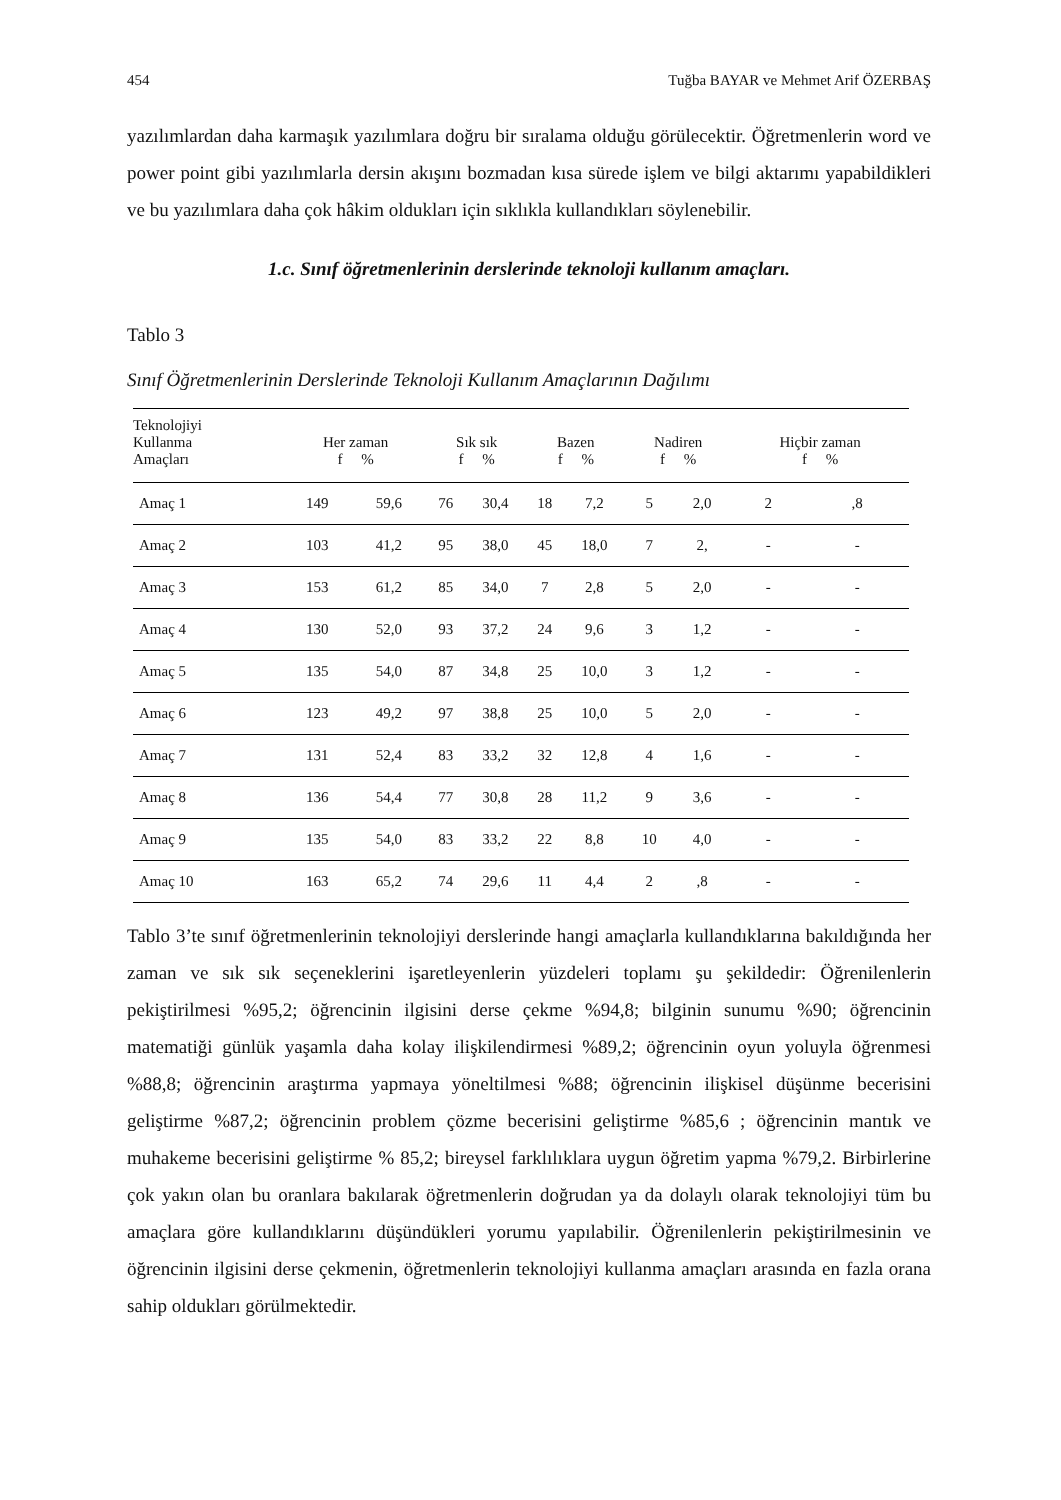454 Tuğba BAYAR ve Mehmet Arif ÖZERBAŞ
yazılımlardan daha karmaşık yazılımlara doğru bir sıralama olduğu görülecektir. Öğretmenlerin word ve power point gibi yazılımlarla dersin akışını bozmadan kısa sürede işlem ve bilgi aktarımı yapabildikleri ve bu yazılımlara daha çok hâkim oldukları için sıklıkla kullandıkları söylenebilir.
1.c. Sınıf öğretmenlerinin derslerinde teknoloji kullanım amaçları.
Tablo 3
Sınıf Öğretmenlerinin Derslerinde Teknoloji Kullanım Amaçlarının Dağılımı
| Teknolojiyi Kullanma Amaçları | Her zaman f % | | Sık sık f % | | Bazen f % | | Nadiren f % | | Hiçbir zaman f % | |
| --- | --- | --- | --- | --- | --- | --- | --- | --- | --- | --- |
| Amaç 1 | 149 | 59,6 | 76 | 30,4 | 18 | 7,2 | 5 | 2,0 | 2 | ,8 |
| Amaç 2 | 103 | 41,2 | 95 | 38,0 | 45 | 18,0 | 7 | 2, | - | - |
| Amaç 3 | 153 | 61,2 | 85 | 34,0 | 7 | 2,8 | 5 | 2,0 | - | - |
| Amaç 4 | 130 | 52,0 | 93 | 37,2 | 24 | 9,6 | 3 | 1,2 | - | - |
| Amaç 5 | 135 | 54,0 | 87 | 34,8 | 25 | 10,0 | 3 | 1,2 | - | - |
| Amaç 6 | 123 | 49,2 | 97 | 38,8 | 25 | 10,0 | 5 | 2,0 | - | - |
| Amaç 7 | 131 | 52,4 | 83 | 33,2 | 32 | 12,8 | 4 | 1,6 | - | - |
| Amaç 8 | 136 | 54,4 | 77 | 30,8 | 28 | 11,2 | 9 | 3,6 | - | - |
| Amaç 9 | 135 | 54,0 | 83 | 33,2 | 22 | 8,8 | 10 | 4,0 | - | - |
| Amaç 10 | 163 | 65,2 | 74 | 29,6 | 11 | 4,4 | 2 | ,8 | - | - |
Tablo 3’te sınıf öğretmenlerinin teknolojiyi derslerinde hangi amaçlarla kullandıklarına bakıldığında her zaman ve sık sık seçeneklerini işaretleyenlerin yüzdeleri toplamı şu şekildedir: Öğrenilenlerin pekiştirilmesi %95,2; öğrencinin ilgisini derse çekme %94,8; bilginin sunumu %90; öğrencinin matematiği günlük yaşamla daha kolay ilişkilendirmesi %89,2; öğrencinin oyun yoluyla öğrenmesi %88,8; öğrencinin araştırma yapmaya yöneltilmesi %88; öğrencinin ilişkisel düşünme becerisini geliştirme %87,2; öğrencinin problem çözme becerisini geliştirme %85,6 ; öğrencinin mantık ve muhakeme becerisini geliştirme % 85,2; bireysel farklılıklara uygun öğretim yapma %79,2. Birbirlerine çok yakın olan bu oranlara bakılarak öğretmenlerin doğrudan ya da dolaylı olarak teknolojiyi tüm bu amaçlara göre kullandıklarını düşündükleri yorumu yapılabilir. Öğrenilenlerin pekiştirilmesinin ve öğrencinin ilgisini derse çekmenin, öğretmenlerin teknolojiyi kullanma amaçları arasında en fazla orana sahip oldukları görülmektedir.